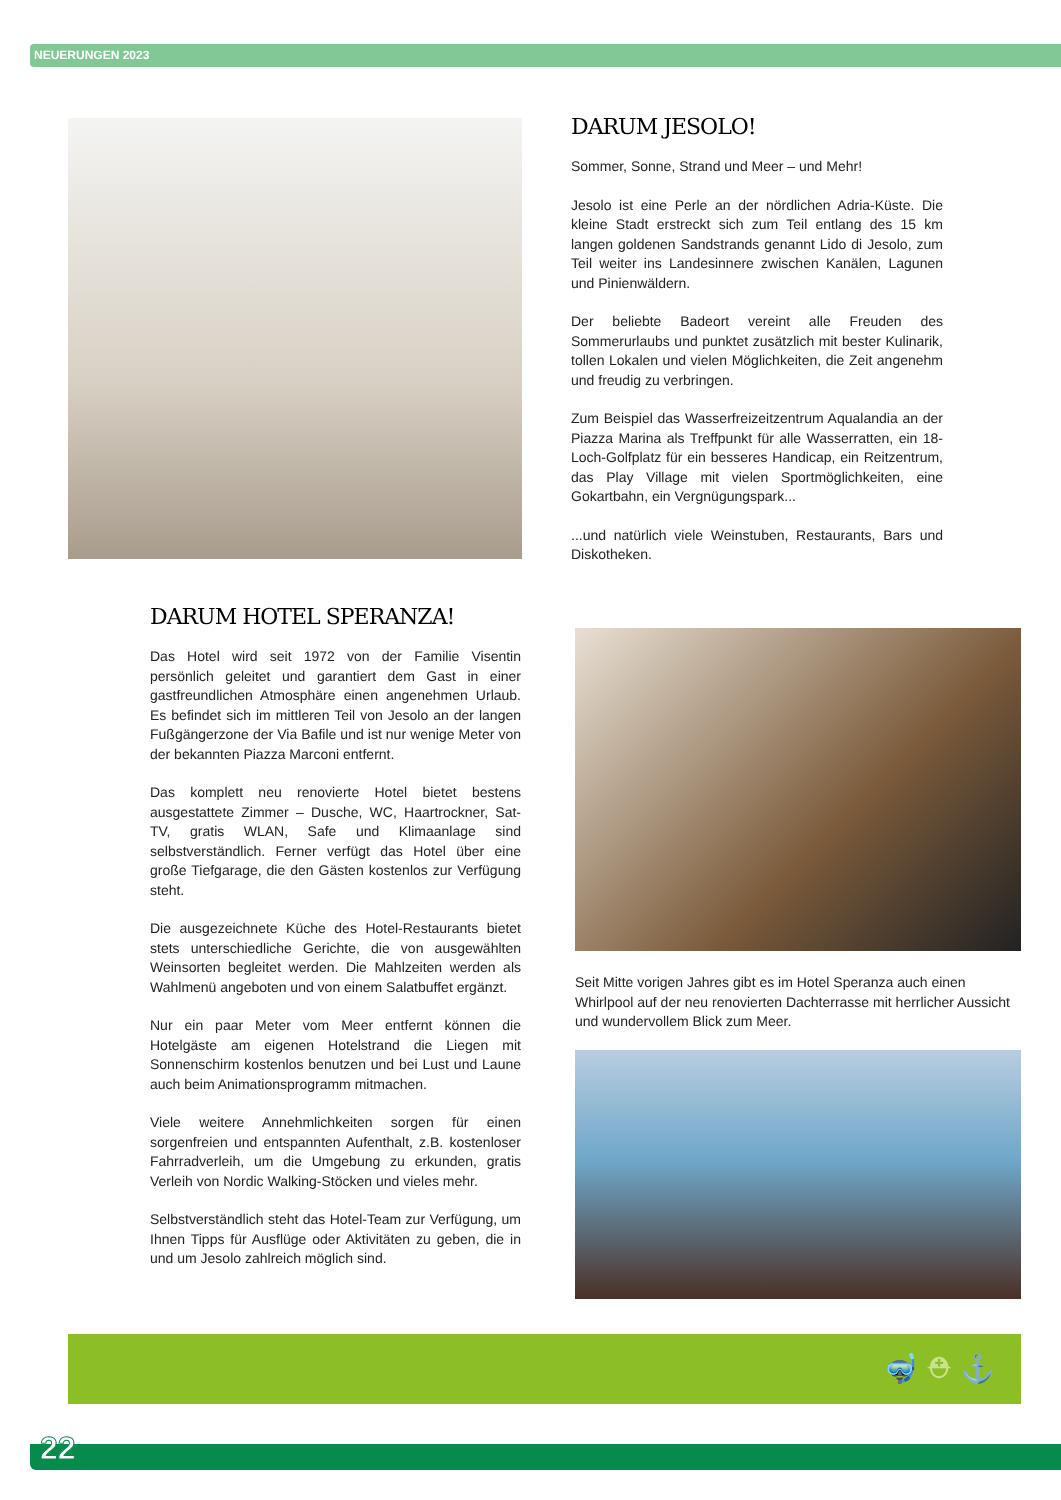NEUERUNGEN 2023
DARUM JESOLO!
Sommer, Sonne, Strand und Meer – und Mehr!
Jesolo ist eine Perle an der nördlichen Adria-Küste. Die kleine Stadt erstreckt sich zum Teil entlang des 15 km langen goldenen Sandstrands genannt Lido di Jesolo, zum Teil weiter ins Landesinnere zwischen Kanälen, Lagunen und Pinienwäldern.
Der beliebte Badeort vereint alle Freuden des Sommerurlaubs und punktet zusätzlich mit bester Kulinarik, tollen Lokalen und vielen Möglichkeiten, die Zeit angenehm und freudig zu verbringen.
Zum Beispiel das Wasserfreizeitzentrum Aqualandia an der Piazza Marina als Treffpunkt für alle Wasserratten, ein 18-Loch-Golfplatz für ein besseres Handicap, ein Reitzentrum, das Play Village mit vielen Sportmöglichkeiten, eine Gokartbahn, ein Vergnügungspark...
...und natürlich viele Weinstuben, Restaurants, Bars und Diskotheken.
DARUM HOTEL SPERANZA!
Das Hotel wird seit 1972 von der Familie Visentin persönlich geleitet und garantiert dem Gast in einer gastfreundlichen Atmosphäre einen angenehmen Urlaub. Es befindet sich im mittleren Teil von Jesolo an der langen Fußgängerzone der Via Bafile und ist nur wenige Meter von der bekannten Piazza Marconi entfernt.
Das komplett neu renovierte Hotel bietet bestens ausgestattete Zimmer – Dusche, WC, Haartrockner, Sat-TV, gratis WLAN, Safe und Klimaanlage sind selbstverständlich. Ferner verfügt das Hotel über eine große Tiefgarage, die den Gästen kostenlos zur Verfügung steht.
Die ausgezeichnete Küche des Hotel-Restaurants bietet stets unterschiedliche Gerichte, die von ausgewählten Weinsorten begleitet werden. Die Mahlzeiten werden als Wahlmenü angeboten und von einem Salatbuffet ergänzt.
Nur ein paar Meter vom Meer entfernt können die Hotelgäste am eigenen Hotelstrand die Liegen mit Sonnenschirm kostenlos benutzen und bei Lust und Laune auch beim Animationsprogramm mitmachen.
Viele weitere Annehmlichkeiten sorgen für einen sorgenfreien und entspannten Aufenthalt, z.B. kostenloser Fahrradverleih, um die Umgebung zu erkunden, gratis Verleih von Nordic Walking-Stöcken und vieles mehr.
Selbstverständlich steht das Hotel-Team zur Verfügung, um Ihnen Tipps für Ausflüge oder Aktivitäten zu geben, die in und um Jesolo zahlreich möglich sind.
Seit Mitte vorigen Jahres gibt es im Hotel Speranza auch einen Whirlpool auf der neu renovierten Dachterrasse mit herrlicher Aussicht und wundervollem Blick zum Meer.
🤿 ⛑ ⚓
22